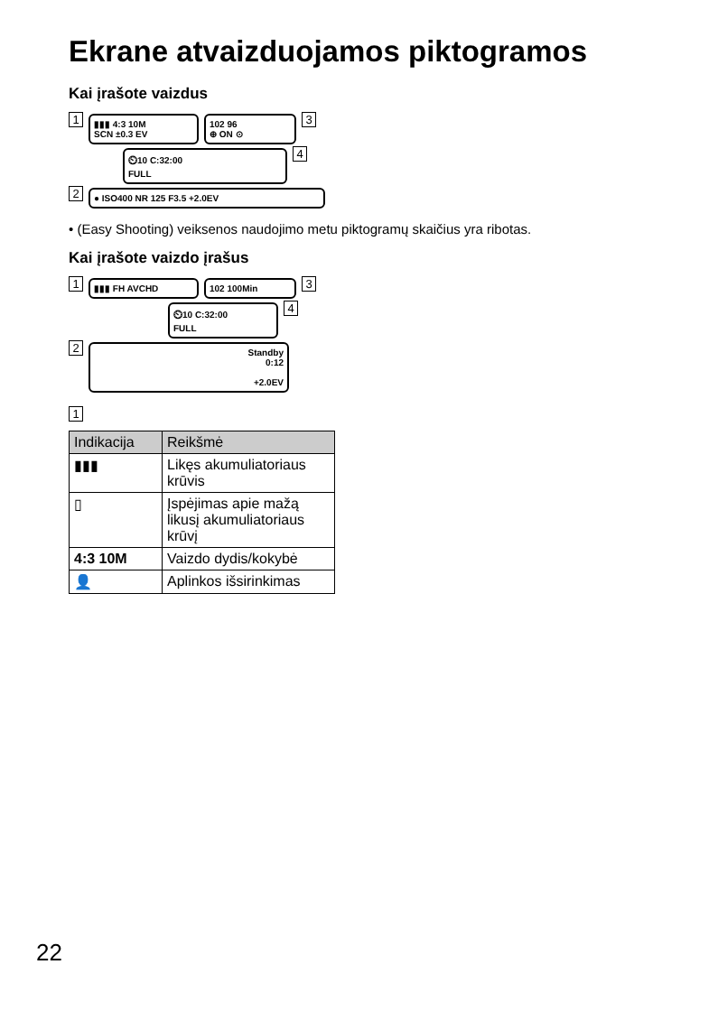Ekrane atvaizduojamos piktogramos
Kai įrašote vaizdus
1
▮▮▮ 4:3 10M
SCN ±0.3 EV
102 96
⊕ ON ⊙
3
⏲10 C:32:00
FULL
4
2
● ISO400 NR 125 F3.5 +2.0EV
• (Easy Shooting) veiksenos naudojimo metu piktogramų skaičius yra ribotas.
Kai įrašote vaizdo įrašus
1
▮▮▮ FH AVCHD 102 100Min
3
⏲10 C:32:00
FULL
4
2
Standby
0:12
+2.0EV
1
| Indikacija | Reikšmė |
| --- | --- |
| ▮▮▮ | Likęs akumuliatoriaus krūvis |
| ▯ | Įspėjimas apie mažą likusį akumuliatoriaus krūvį |
| 4:3 10M | Vaizdo dydis/kokybė |
| 👤 | Aplinkos išsirinkimas |
22